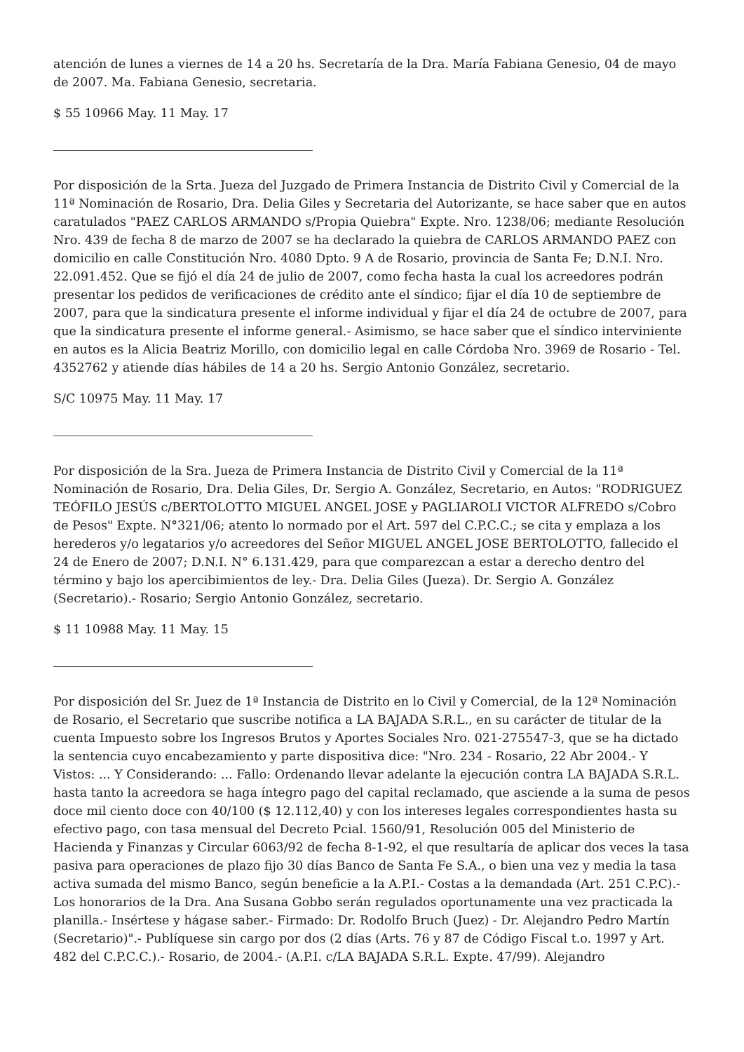atención de lunes a viernes de 14 a 20 hs. Secretaría de la Dra. María Fabiana Genesio, 04 de mayo de 2007. Ma. Fabiana Genesio, secretaria.
$ 55 10966 May. 11 May. 17
Por disposición de la Srta. Jueza del Juzgado de Primera Instancia de Distrito Civil y Comercial de la 11ª Nominación de Rosario, Dra. Delia Giles y Secretaria del Autorizante, se hace saber que en autos caratulados "PAEZ CARLOS ARMANDO s/Propia Quiebra" Expte. Nro. 1238/06; mediante Resolución Nro. 439 de fecha 8 de marzo de 2007 se ha declarado la quiebra de CARLOS ARMANDO PAEZ con domicilio en calle Constitución Nro. 4080 Dpto. 9 A de Rosario, provincia de Santa Fe; D.N.I. Nro. 22.091.452. Que se fijó el día 24 de julio de 2007, como fecha hasta la cual los acreedores podrán presentar los pedidos de verificaciones de crédito ante el síndico; fijar el día 10 de septiembre de 2007, para que la sindicatura presente el informe individual y fijar el día 24 de octubre de 2007, para que la sindicatura presente el informe general.- Asimismo, se hace saber que el síndico interviniente en autos es la Alicia Beatriz Morillo, con domicilio legal en calle Córdoba Nro. 3969 de Rosario - Tel. 4352762 y atiende días hábiles de 14 a 20 hs. Sergio Antonio González, secretario.
S/C 10975 May. 11 May. 17
Por disposición de la Sra. Jueza de Primera Instancia de Distrito Civil y Comercial de la 11ª Nominación de Rosario, Dra. Delia Giles, Dr. Sergio A. González, Secretario, en Autos: "RODRIGUEZ TEÓFILO JESÚS c/BERTOLOTTO MIGUEL ANGEL JOSE y PAGLIAROLI VICTOR ALFREDO s/Cobro de Pesos" Expte. N°321/06; atento lo normado por el Art. 597 del C.P.C.C.; se cita y emplaza a los herederos y/o legatarios y/o acreedores del Señor MIGUEL ANGEL JOSE BERTOLOTTO, fallecido el 24 de Enero de 2007; D.N.I. N° 6.131.429, para que comparezcan a estar a derecho dentro del término y bajo los apercibimientos de ley.- Dra. Delia Giles (Jueza). Dr. Sergio A. González (Secretario).- Rosario; Sergio Antonio González, secretario.
$ 11 10988 May. 11 May. 15
Por disposición del Sr. Juez de 1ª Instancia de Distrito en lo Civil y Comercial, de la 12ª Nominación de Rosario, el Secretario que suscribe notifica a LA BAJADA S.R.L., en su carácter de titular de la cuenta Impuesto sobre los Ingresos Brutos y Aportes Sociales Nro. 021-275547-3, que se ha dictado la sentencia cuyo encabezamiento y parte dispositiva dice: "Nro. 234 - Rosario, 22 Abr 2004.- Y Vistos: ... Y Considerando: ... Fallo: Ordenando llevar adelante la ejecución contra LA BAJADA S.R.L. hasta tanto la acreedora se haga íntegro pago del capital reclamado, que asciende a la suma de pesos doce mil ciento doce con 40/100 ($ 12.112,40) y con los intereses legales correspondientes hasta su efectivo pago, con tasa mensual del Decreto Pcial. 1560/91, Resolución 005 del Ministerio de Hacienda y Finanzas y Circular 6063/92 de fecha 8-1-92, el que resultaría de aplicar dos veces la tasa pasiva para operaciones de plazo fijo 30 días Banco de Santa Fe S.A., o bien una vez y media la tasa activa sumada del mismo Banco, según beneficie a la A.P.I.- Costas a la demandada (Art. 251 C.P.C).- Los honorarios de la Dra. Ana Susana Gobbo serán regulados oportunamente una vez practicada la planilla.- Insértese y hágase saber.- Firmado: Dr. Rodolfo Bruch (Juez) - Dr. Alejandro Pedro Martín (Secretario)".- Publíquese sin cargo por dos (2 días (Arts. 76 y 87 de Código Fiscal t.o. 1997 y Art. 482 del C.P.C.C.).- Rosario, de 2004.- (A.P.I. c/LA BAJADA S.R.L. Expte. 47/99). Alejandro